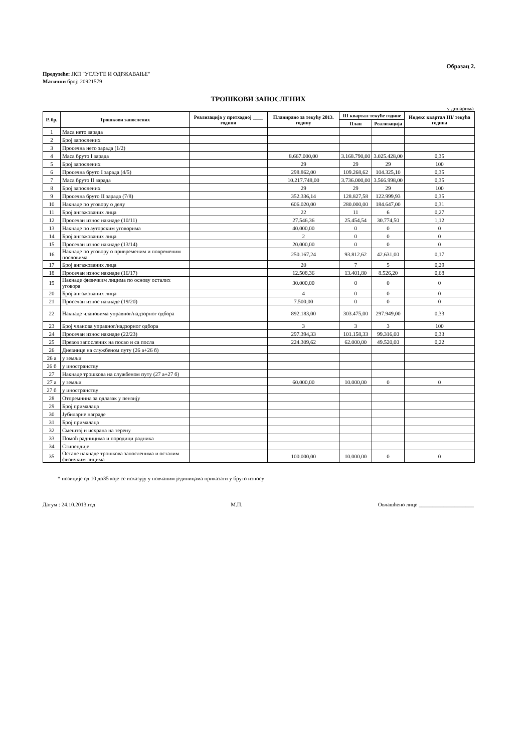Образац 2.
Предузеће: ЈКП "УСЛУГЕ И ОДРЖАВАЊЕ"
Матични број: 20921579
ТРОШКОВИ ЗАПОСЛЕНИХ
у динарима
| Р. бр. | Трошкови запослених | Реализација у претходној ____ години | Планирано за текућу 2013. годину | III квартал текуће године | | Индекс квартал III/ текућа година |
| --- | --- | --- | --- | --- | --- | --- |
| | | | | План | Реализација | |
| 1 | Маса нето зарада | | | | | |
| 2 | Број запослених | | | | | |
| 3 | Просечна нето зарада (1/2) | | | | | |
| 4 | Маса бруто I зарада | | 8.667.000,00 | 3.168.790,00 | 3.025.428,00 | 0,35 |
| 5 | Број запослених | | 29 | 29 | 29 | 100 |
| 6 | Просечна бруто I зарада (4/5) | | 298.862,00 | 109.268,62 | 104.325,10 | 0,35 |
| 7 | Маса бруто II зарада | | 10.217.748,00 | 3.736.000,00 | 3.566.998,00 | 0,35 |
| 8 | Број запослених | | 29 | 29 | 29 | 100 |
| 9 | Просечна бруто II зарада (7/8) | | 352.336,14 | 128.827,58 | 122.999,93 | 0,35 |
| 10 | Накнаде по уговору о делу | | 606.020,00 | 280.000,00 | 184.647,00 | 0,31 |
| 11 | Број ангажованих лица | | 22 | 11 | 6 | 0,27 |
| 12 | Просечан износ накнаде (10/11) | | 27.546,36 | 25.454,54 | 30.774,50 | 1,12 |
| 13 | Накнаде по ауторским уговорима | | 40.000,00 | 0 | 0 | 0 |
| 14 | Број ангажованих лица | | 2 | 0 | 0 | 0 |
| 15 | Просечан износ накнаде (13/14) | | 20.000,00 | 0 | 0 | 0 |
| 16 | Накнаде по уговору о привременим и повременим пословима | | 250.167,24 | 93.812,62 | 42.631,00 | 0,17 |
| 17 | Број ангажованих лица | | 20 | 7 | 5 | 0,29 |
| 18 | Просечан износ накнаде (16/17) | | 12.508,36 | 13.401,80 | 8.526,20 | 0,68 |
| 19 | Накнаде физичким лицима по основу осталих уговора | | 30.000,00 | 0 | 0 | 0 |
| 20 | Број ангажованих лица | | 4 | 0 | 0 | 0 |
| 21 | Просечан износ накнаде (19/20) | | 7.500,00 | 0 | 0 | 0 |
| 22 | Накнаде члановима управног/надзорног одбора | | 892.183,00 | 303.475,00 | 297.949,00 | 0,33 |
| 23 | Број чланова управног/надзорног одбора | | 3 | 3 | 3 | 100 |
| 24 | Просечан износ накнаде (22/23) | | 297.394,33 | 101.158,33 | 99.316,00 | 0,33 |
| 25 | Превоз запослених на посао и са посла | | 224.309,62 | 62.000,00 | 49.520,00 | 0,22 |
| 26 | Дневнице на службеном путу (26 а+26 б) | | | | | |
| 26 а | у земљи | | | | | |
| 26 б | у иностранству | | | | | |
| 27 | Накнаде трошкова на службеном путу (27 а+27 б) | | | | | |
| 27 а | у земљи | | 60.000,00 | 10.000,00 | 0 | 0 |
| 27 б | у иностранству | | | | | |
| 28 | Отпремнина за одлазак у пензију | | | | | |
| 29 | Број прималаца | | | | | |
| 30 | Јубиларне награде | | | | | |
| 31 | Број прималаца | | | | | |
| 32 | Смештај и исхрана на терену | | | | | |
| 33 | Помоћ радницима и породици радника | | | | | |
| 34 | Стипендије | | | | | |
| 35 | Остале накнаде трошкова запосленима и осталим физичким лицима | | 100.000,00 | 10.000,00 | 0 | 0 |
* позиције од 10 до35 које се исказују у новчаним јединицама приказати у бруто износу
Датум : 24.10.2013.год М.П. Овлашћено лице ____________________